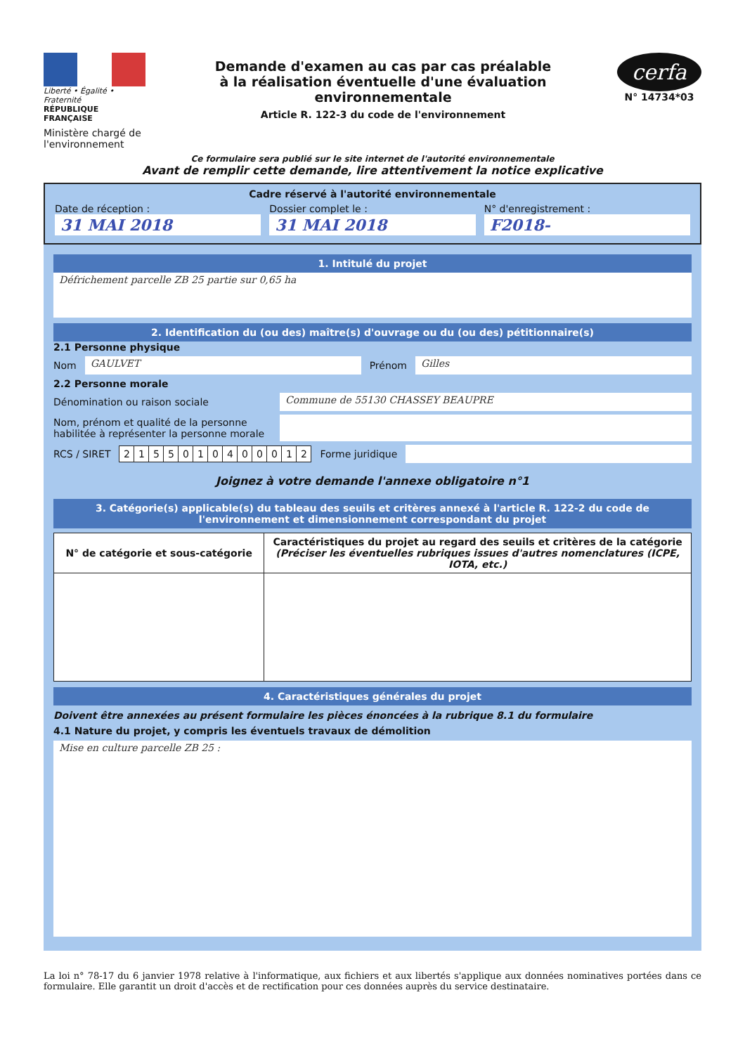Liberté • Égalité • Fraternité
RÉPUBLIQUE FRANÇAISE
Ministère chargé de l'environnement
Demande d'examen au cas par cas préalable
à la réalisation éventuelle d'une évaluation environnementale
Article R. 122-3 du code de l'environnement
cerfa
N° 14734*03
Ce formulaire sera publié sur le site internet de l'autorité environnementale
Avant de remplir cette demande, lire attentivement la notice explicative
Cadre réservé à l'autorité environnementale
Date de réception :
31 MAI 2018
Dossier complet le :
31 MAI 2018
N° d'enregistrement :
F2018-
1. Intitulé du projet
Défrichement parcelle ZB 25 partie sur 0,65 ha
2. Identification du (ou des) maître(s) d'ouvrage ou du (ou des) pétitionnaire(s)
2.1 Personne physique
Nom GAULVET Prénom Gilles
2.2 Personne morale
Dénomination ou raison sociale
Commune de 55130 CHASSEY BEAUPRE
Nom, prénom et qualité de la personne habilitée à représenter la personne morale
RCS / SIRET
| 2 | 1 | 5 | 5 | 0 | 1 | 0 | 4 | 0 | 0 | 0 | 1 | 2 |
Forme juridique
Joignez à votre demande l'annexe obligatoire n°1
3. Catégorie(s) applicable(s) du tableau des seuils et critères annexé à l'article R. 122-2 du code de l'environnement et dimensionnement correspondant du projet
| N° de catégorie et sous-catégorie | Caractéristiques du projet au regard des seuils et critères de la catégorie (Préciser les éventuelles rubriques issues d'autres nomenclatures (ICPE, IOTA, etc.) |
| --- | --- |
4. Caractéristiques générales du projet
Doivent être annexées au présent formulaire les pièces énoncées à la rubrique 8.1 du formulaire
4.1 Nature du projet, y compris les éventuels travaux de démolition
Mise en culture parcelle ZB 25 :
La loi n° 78-17 du 6 janvier 1978 relative à l'informatique, aux fichiers et aux libertés s'applique aux données nominatives portées dans ce formulaire. Elle garantit un droit d'accès et de rectification pour ces données auprès du service destinataire.